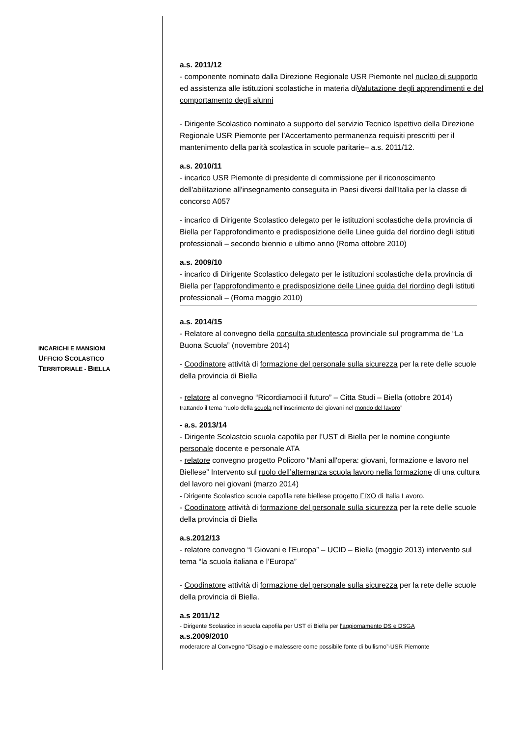a.s. 2011/12
- componente nominato dalla Direzione Regionale USR Piemonte nel nucleo di supporto ed assistenza alle istituzioni scolastiche in materia diValutazione degli apprendimenti e del comportamento degli alunni
- Dirigente Scolastico nominato a supporto del servizio Tecnico Ispettivo della Direzione Regionale USR Piemonte per l’Accertamento permanenza requisiti prescritti per il mantenimento della parità scolastica in scuole paritarie– a.s. 2011/12.
a.s. 2010/11
- incarico USR Piemonte di presidente di commissione per il riconoscimento dell'abilitazione all'insegnamento conseguita in Paesi diversi dall'Italia per la classe di concorso A057
- incarico di Dirigente Scolastico delegato per le istituzioni scolastiche della provincia di Biella per l’approfondimento e predisposizione delle Linee guida del riordino degli istituti professionali – secondo biennio e ultimo anno (Roma ottobre 2010)
a.s. 2009/10
- incarico di Dirigente Scolastico delegato per le istituzioni scolastiche della provincia di Biella per l’approfondimento e predisposizione delle Linee guida del riordino degli istituti professionali – (Roma maggio 2010)
a.s. 2014/15
- Relatore al convegno della consulta studentesca provinciale sul programma de “La Buona Scuola” (novembre 2014)
- Coodinatore attività di formazione del personale sulla sicurezza per la rete delle scuole della provincia di Biella
- relatore al convegno “Ricordiamoci il futuro” – Citta Studi – Biella (ottobre 2014)
trattando il tema “ruolo della scuola nell’inserimento dei giovani nel mondo del lavoro”
- a.s. 2013/14
- Dirigente Scolastcio scuola capofila per l’UST di Biella per le nomine congiunte personale docente e personale ATA
- relatore convegno progetto Policoro “Mani all'opera: giovani, formazione e lavoro nel Biellese” Intervento sul ruolo dell’alternanza scuola lavoro nella formazione di una cultura del lavoro nei giovani (marzo 2014)
- Dirigente Scolastico scuola capofila rete biellese progetto FIXO di Italia Lavoro.
- Coodinatore attività di formazione del personale sulla sicurezza per la rete delle scuole della provincia di Biella
a.s.2012/13
- relatore convegno “I Giovani e l’Europa” – UCID – Biella (maggio 2013) intervento sul tema “la scuola italiana e l’Europa”
- Coodinatore attività di formazione del personale sulla sicurezza per la rete delle scuole della provincia di Biella.
a.s 2011/12
- Dirigente Scolastico in scuola capofila per UST di Biella per l’aggiornamento DS e DSGA
a.s.2009/2010
moderatore al Convegno “Disagio e malessere come possibile fonte di bullismo”-USR Piemonte
INCARICHI E MANSIONI
UFFICIO SCOLASTICO
TERRITORIALE - BIELLA